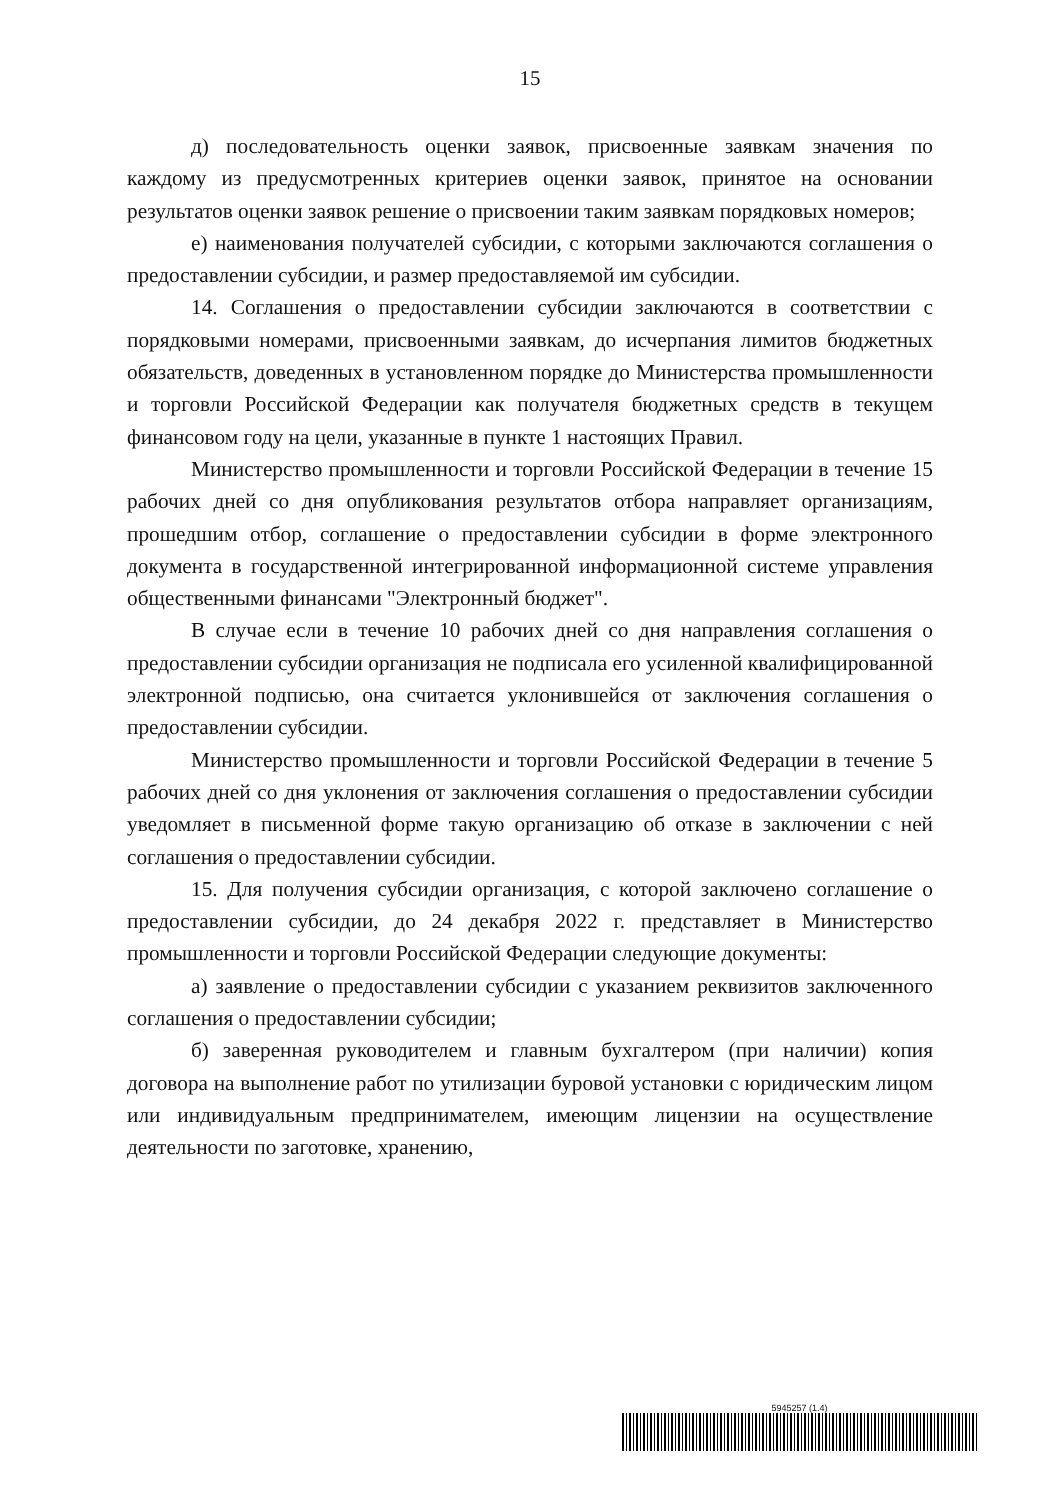15
д) последовательность оценки заявок, присвоенные заявкам значения по каждому из предусмотренных критериев оценки заявок, принятое на основании результатов оценки заявок решение о присвоении таким заявкам порядковых номеров;
е) наименования получателей субсидии, с которыми заключаются соглашения о предоставлении субсидии, и размер предоставляемой им субсидии.
14. Соглашения о предоставлении субсидии заключаются в соответствии с порядковыми номерами, присвоенными заявкам, до исчерпания лимитов бюджетных обязательств, доведенных в установленном порядке до Министерства промышленности и торговли Российской Федерации как получателя бюджетных средств в текущем финансовом году на цели, указанные в пункте 1 настоящих Правил.
Министерство промышленности и торговли Российской Федерации в течение 15 рабочих дней со дня опубликования результатов отбора направляет организациям, прошедшим отбор, соглашение о предоставлении субсидии в форме электронного документа в государственной интегрированной информационной системе управления общественными финансами "Электронный бюджет".
В случае если в течение 10 рабочих дней со дня направления соглашения о предоставлении субсидии организация не подписала его усиленной квалифицированной электронной подписью, она считается уклонившейся от заключения соглашения о предоставлении субсидии.
Министерство промышленности и торговли Российской Федерации в течение 5 рабочих дней со дня уклонения от заключения соглашения о предоставлении субсидии уведомляет в письменной форме такую организацию об отказе в заключении с ней соглашения о предоставлении субсидии.
15. Для получения субсидии организация, с которой заключено соглашение о предоставлении субсидии, до 24 декабря 2022 г. представляет в Министерство промышленности и торговли Российской Федерации следующие документы:
а) заявление о предоставлении субсидии с указанием реквизитов заключенного соглашения о предоставлении субсидии;
б) заверенная руководителем и главным бухгалтером (при наличии) копия договора на выполнение работ по утилизации буровой установки с юридическим лицом или индивидуальным предпринимателем, имеющим лицензии на осуществление деятельности по заготовке, хранению,
5945257 (1.4)